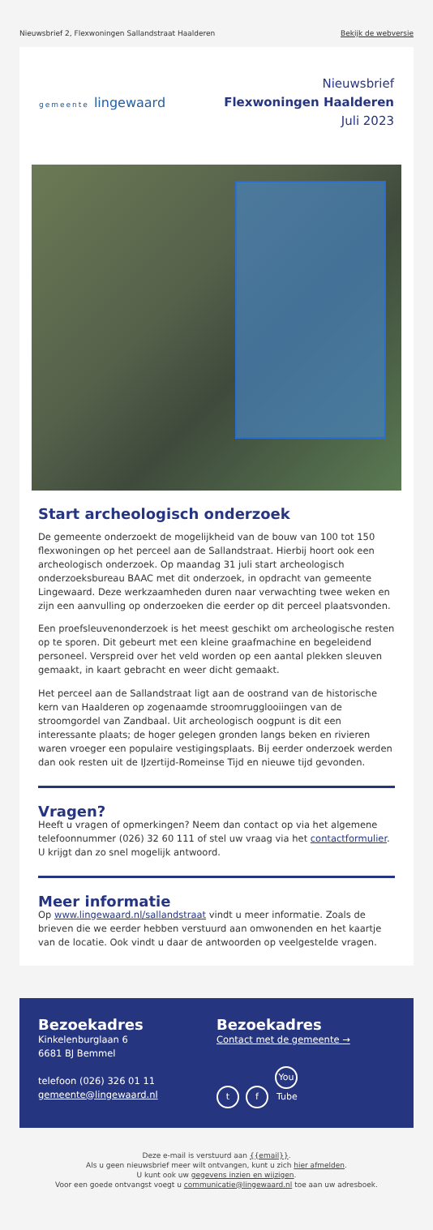Nieuwsbrief 2, Flexwoningen Sallandstraat Haalderen Bekijk de webversie
gemeente lingewaard
Nieuwsbrief
Flexwoningen Haalderen
Juli 2023
Start archeologisch onderzoek
De gemeente onderzoekt de mogelijkheid van de bouw van 100 tot 150 flexwoningen op het perceel aan de Sallandstraat. Hierbij hoort ook een archeologisch onderzoek. Op maandag 31 juli start archeologisch onderzoeksbureau BAAC met dit onderzoek, in opdracht van gemeente Lingewaard. Deze werkzaamheden duren naar verwachting twee weken en zijn een aanvulling op onderzoeken die eerder op dit perceel plaatsvonden.
Een proefsleuvenonderzoek is het meest geschikt om archeologische resten op te sporen. Dit gebeurt met een kleine graafmachine en begeleidend personeel. Verspreid over het veld worden op een aantal plekken sleuven gemaakt, in kaart gebracht en weer dicht gemaakt.
Het perceel aan de Sallandstraat ligt aan de oostrand van de historische kern van Haalderen op zogenaamde stroomrugglooiingen van de stroomgordel van Zandbaal. Uit archeologisch oogpunt is dit een interessante plaats; de hoger gelegen gronden langs beken en rivieren waren vroeger een populaire vestigingsplaats. Bij eerder onderzoek werden dan ook resten uit de IJzertijd-Romeinse Tijd en nieuwe tijd gevonden.
Vragen?
Heeft u vragen of opmerkingen? Neem dan contact op via het algemene telefoonnummer (026) 32 60 111 of stel uw vraag via het contactformulier. U krijgt dan zo snel mogelijk antwoord.
Meer informatie
Op www.lingewaard.nl/sallandstraat vindt u meer informatie. Zoals de brieven die we eerder hebben verstuurd aan omwonenden en het kaartje van de locatie. Ook vindt u daar de antwoorden op veelgestelde vragen.
Bezoekadres
Kinkelenburglaan 6
6681 BJ Bemmel
telefoon (026) 326 01 11
gemeente@lingewaard.nl
Bezoekadres
Contact met de gemeente →
tf You Tube
Deze e-mail is verstuurd aan {{email}}.
Als u geen nieuwsbrief meer wilt ontvangen, kunt u zich hier afmelden.
U kunt ook uw gegevens inzien en wijzigen.
Voor een goede ontvangst voegt u communicatie@lingewaard.nl toe aan uw adresboek.